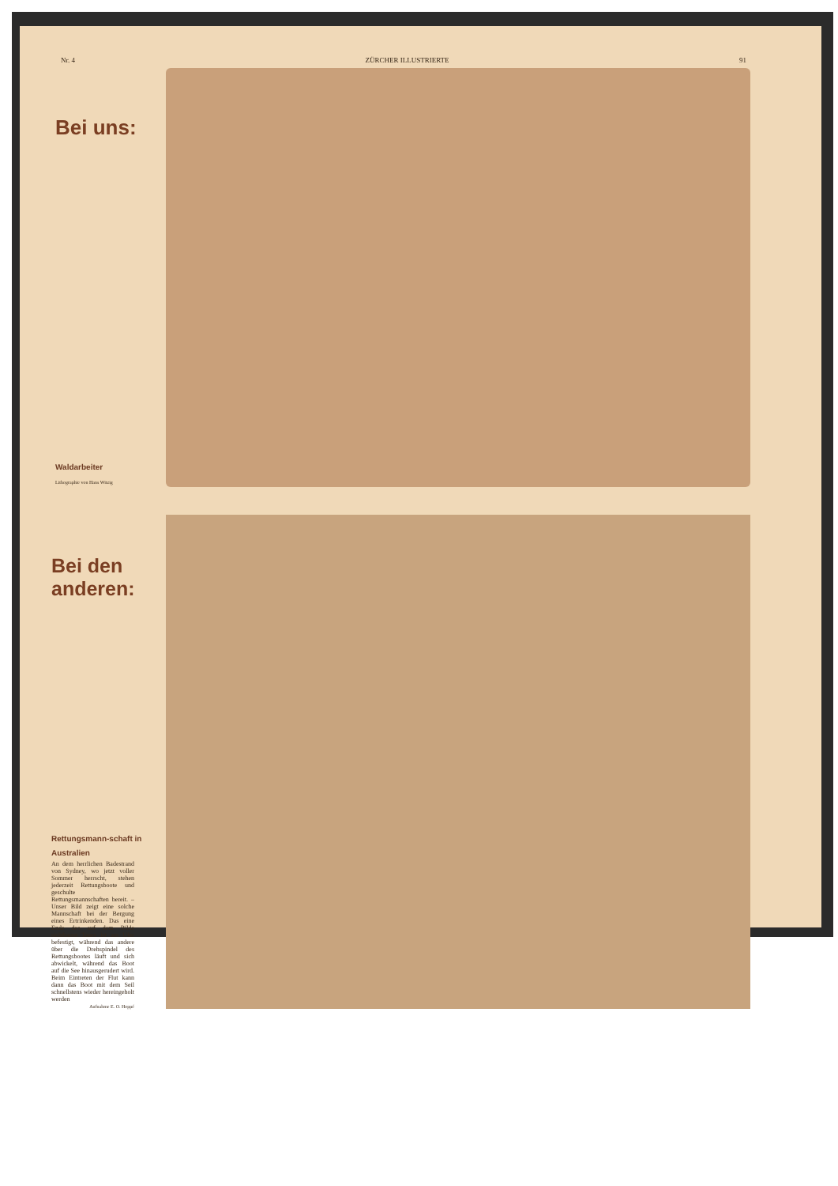Nr. 4 ZÜRCHER ILLUSTRIERTE 91
Bei uns:
Waldarbeiter
Lithographie von Hans Witzig
Bei den anderen:
Rettungsmann-schaft in Australien
An dem herrlichen Badestrand von Sydney, wo jetzt voller Sommer herrscht, stehen jederzeit Rettungsboote und geschulte Rettungsmannschaften bereit. – Unser Bild zeigt eine solche Mannschaft bei der Bergung eines Ertrinkenden. Das eine Ende des auf dem Bilde sichtbaren Taues ist am Ufer befestigt, während das andere über die Drehspindel des Rettungsbootes läuft und sich abwickelt, während das Boot auf die See hinausgerudert wird. Beim Eintreten der Flut kann dann das Boot mit dem Seil schnellstens wieder hereingeholt werden
Aufnahme E. O. Hoppé